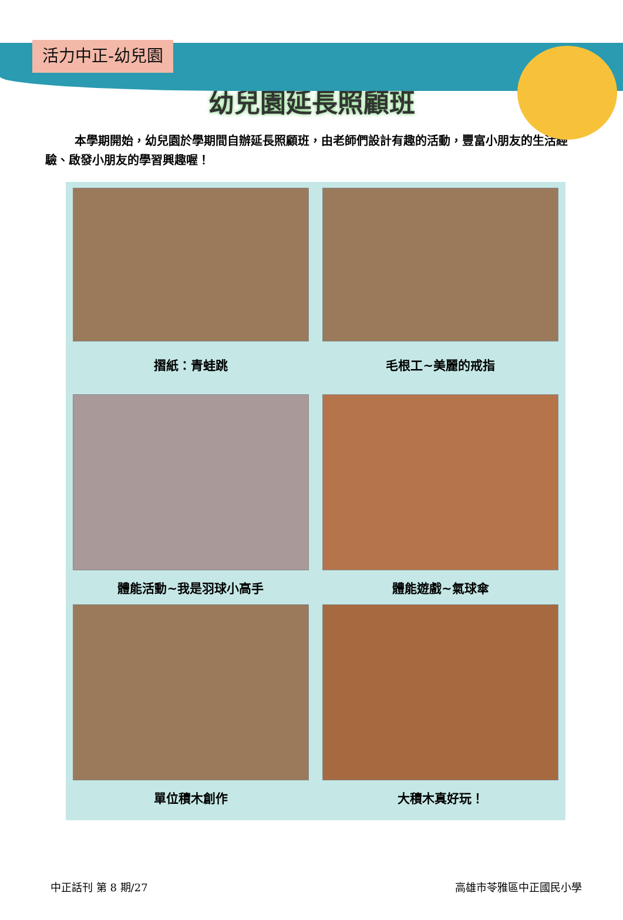活力中正-幼兒園
幼兒園延長照顧班
本學期開始，幼兒園於學期間自辦延長照顧班，由老師們設計有趣的活動，豐富小朋友的生活經驗、啟發小朋友的學習興趣喔！
摺紙：青蛙跳
毛根工~美麗的戒指
體能活動~我是羽球小高手
體能遊戲~氣球傘
單位積木創作
大積木真好玩！
中正話刊 第 8 期/27 高雄市苓雅區中正國民小學